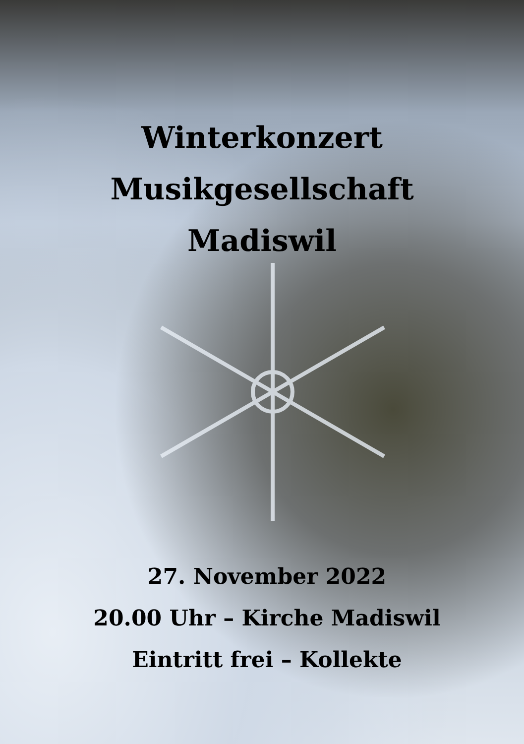Winterkonzert
Musikgesellschaft
Madiswil
27. November 2022
20.00 Uhr – Kirche Madiswil
Eintritt frei – Kollekte